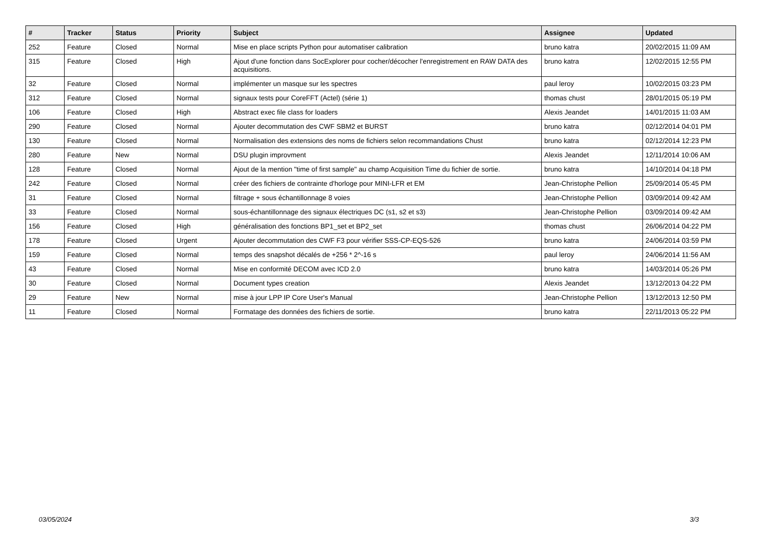| # | Tracker | Status | Priority | Subject | Assignee | Updated |
| --- | --- | --- | --- | --- | --- | --- |
| 252 | Feature | Closed | Normal | Mise en place scripts Python pour automatiser calibration | bruno katra | 20/02/2015 11:09 AM |
| 315 | Feature | Closed | High | Ajout d'une fonction dans SocExplorer pour cocher/décocher l'enregistrement en RAW DATA des acquisitions. | bruno katra | 12/02/2015 12:55 PM |
| 32 | Feature | Closed | Normal | implémenter un masque sur les spectres | paul leroy | 10/02/2015 03:23 PM |
| 312 | Feature | Closed | Normal | signaux tests pour CoreFFT (Actel) (série 1) | thomas chust | 28/01/2015 05:19 PM |
| 106 | Feature | Closed | High | Abstract exec file class for loaders | Alexis Jeandet | 14/01/2015 11:03 AM |
| 290 | Feature | Closed | Normal | Ajouter decommutation des CWF SBM2 et BURST | bruno katra | 02/12/2014 04:01 PM |
| 130 | Feature | Closed | Normal | Normalisation des extensions des noms de fichiers selon recommandations Chust | bruno katra | 02/12/2014 12:23 PM |
| 280 | Feature | New | Normal | DSU plugin improvment | Alexis Jeandet | 12/11/2014 10:06 AM |
| 128 | Feature | Closed | Normal | Ajout de la mention "time of first sample" au champ Acquisition Time du fichier de sortie. | bruno katra | 14/10/2014 04:18 PM |
| 242 | Feature | Closed | Normal | créer des fichiers de contrainte d'horloge pour MINI-LFR et EM | Jean-Christophe Pellion | 25/09/2014 05:45 PM |
| 31 | Feature | Closed | Normal | filtrage + sous échantillonnage 8 voies | Jean-Christophe Pellion | 03/09/2014 09:42 AM |
| 33 | Feature | Closed | Normal | sous-échantillonnage des signaux électriques DC (s1, s2 et s3) | Jean-Christophe Pellion | 03/09/2014 09:42 AM |
| 156 | Feature | Closed | High | généralisation des fonctions BP1_set et BP2_set | thomas chust | 26/06/2014 04:22 PM |
| 178 | Feature | Closed | Urgent | Ajouter decommutation des CWF F3 pour vérifier SSS-CP-EQS-526 | bruno katra | 24/06/2014 03:59 PM |
| 159 | Feature | Closed | Normal | temps des snapshot décalés de +256 * 2^-16 s | paul leroy | 24/06/2014 11:56 AM |
| 43 | Feature | Closed | Normal | Mise en conformité DECOM avec ICD 2.0 | bruno katra | 14/03/2014 05:26 PM |
| 30 | Feature | Closed | Normal | Document types creation | Alexis Jeandet | 13/12/2013 04:22 PM |
| 29 | Feature | New | Normal | mise à jour LPP IP Core User's Manual | Jean-Christophe Pellion | 13/12/2013 12:50 PM |
| 11 | Feature | Closed | Normal | Formatage des données des fichiers de sortie. | bruno katra | 22/11/2013 05:22 PM |
03/05/2024 3/3